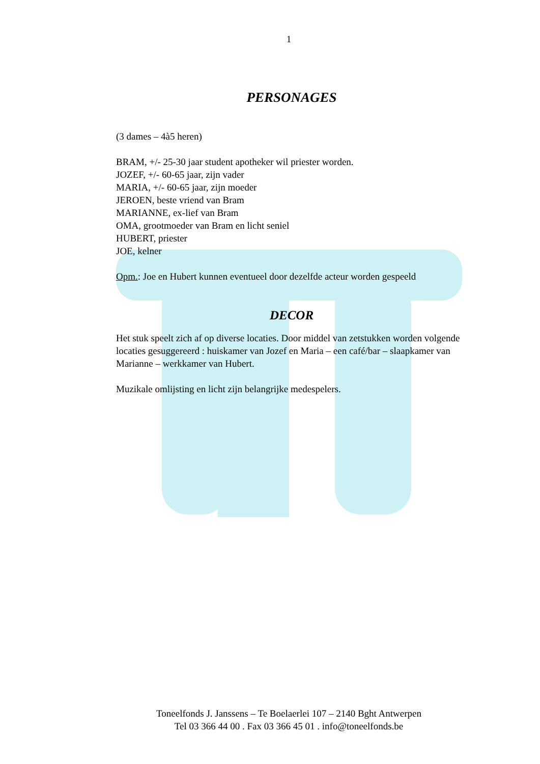1
PERSONAGES
(3 dames – 4à5 heren)
BRAM, +/- 25-30 jaar student apotheker wil priester worden.
JOZEF, +/- 60-65 jaar, zijn vader
MARIA, +/- 60-65 jaar, zijn moeder
JEROEN, beste vriend van Bram
MARIANNE, ex-lief van Bram
OMA, grootmoeder van Bram en licht seniel
HUBERT, priester
JOE, kelner
Opm.: Joe en Hubert kunnen eventueel door dezelfde acteur worden gespeeld
DECOR
Het stuk speelt zich af op diverse locaties. Door middel van zetstukken worden volgende locaties gesuggereerd : huiskamer van Jozef en Maria – een café/bar – slaapkamer van Marianne – werkkamer van Hubert.
Muzikale omlijsting en licht zijn belangrijke medespelers.
Toneelfonds J. Janssens – Te Boelaerlei 107 – 2140 Bght Antwerpen
Tel 03 366 44 00 . Fax 03 366 45 01 . info@toneelfonds.be